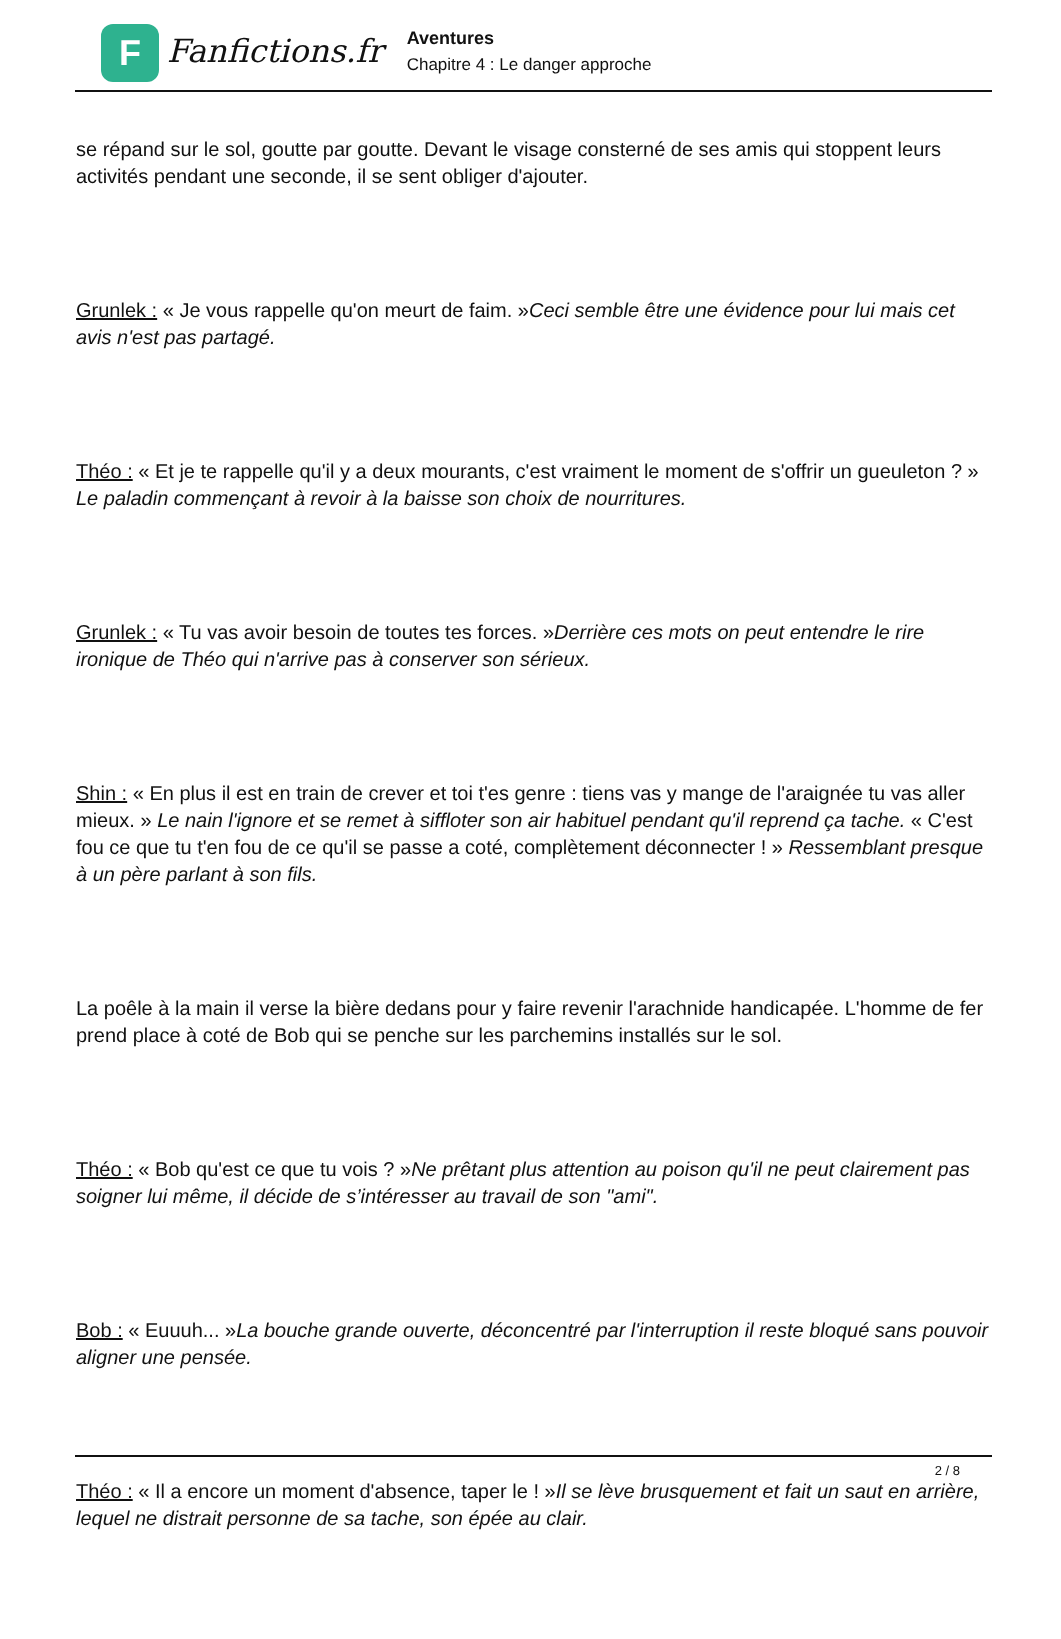F
Fanfictions.fr
Aventures
Chapitre 4 : Le danger approche
se répand sur le sol, goutte par goutte. Devant le visage consterné de ses amis qui stoppent leurs activités pendant une seconde, il se sent obliger d'ajouter.
Grunlek : « Je vous rappelle qu'on meurt de faim. »Ceci semble être une évidence pour lui mais cet avis n'est pas partagé.
Théo : « Et je te rappelle qu'il y a deux mourants, c'est vraiment le moment de s'offrir un gueuleton ? » Le paladin commençant à revoir à la baisse son choix de nourritures.
Grunlek : « Tu vas avoir besoin de toutes tes forces. »Derrière ces mots on peut entendre le rire ironique de Théo qui n'arrive pas à conserver son sérieux.
Shin : « En plus il est en train de crever et toi t'es genre : tiens vas y mange de l'araignée tu vas aller mieux. » Le nain l'ignore et se remet à siffloter son air habituel pendant qu'il reprend ça tache. « C'est fou ce que tu t'en fou de ce qu'il se passe a coté, complètement déconnecter ! » Ressemblant presque à un père parlant à son fils.
La poêle à la main il verse la bière dedans pour y faire revenir l'arachnide handicapée. L'homme de fer prend place à coté de Bob qui se penche sur les parchemins installés sur le sol.
Théo : « Bob qu'est ce que tu vois ? »Ne prêtant plus attention au poison qu'il ne peut clairement pas soigner lui même, il décide de s’intéresser au travail de son "ami".
Bob : « Euuuh... »La bouche grande ouverte, déconcentré par l'interruption il reste bloqué sans pouvoir aligner une pensée.
Théo : « Il a encore un moment d'absence, taper le ! »Il se lève brusquement et fait un saut en arrière, lequel ne distrait personne de sa tache, son épée au clair.
2 / 8